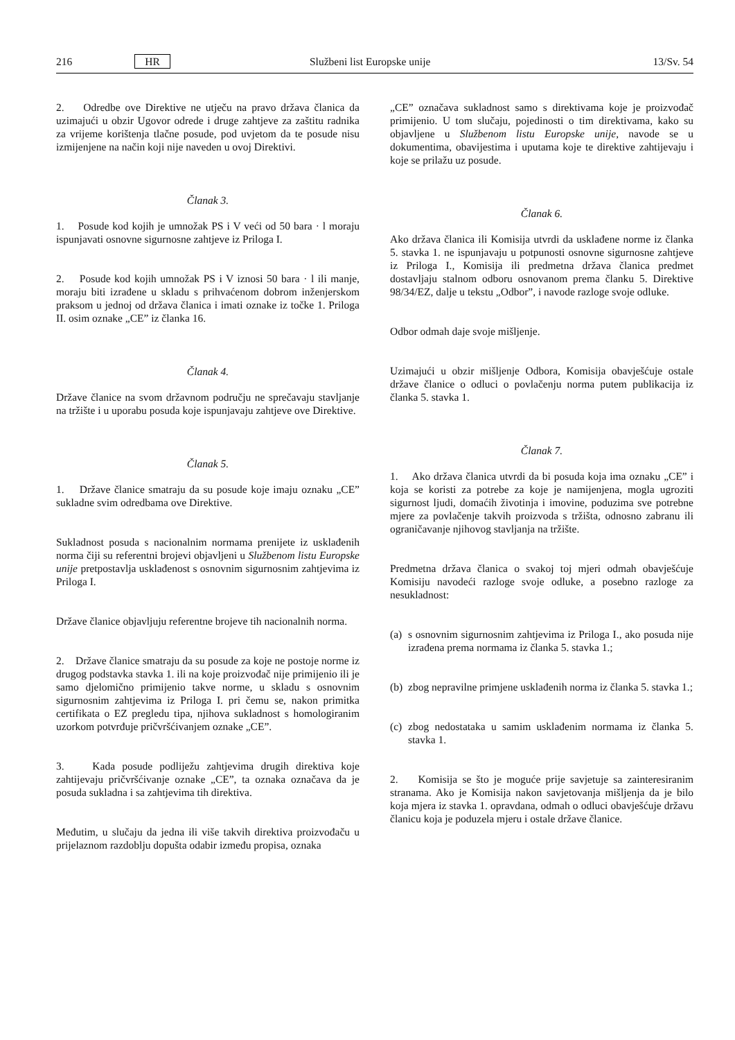216 HR Službeni list Europske unije 13/Sv. 54
2. Odredbe ove Direktive ne utječu na pravo država članica da uzimajući u obzir Ugovor odrede i druge zahtjeve za zaštitu radnika za vrijeme korištenja tlačne posude, pod uvjetom da te posude nisu izmijenjene na način koji nije naveden u ovoj Direktivi.
Članak 3.
1. Posude kod kojih je umnožak PS i V veći od 50 bara · l moraju ispunjavati osnovne sigurnosne zahtjeve iz Priloga I.
2. Posude kod kojih umnožak PS i V iznosi 50 bara · l ili manje, moraju biti izrađene u skladu s prihvaćenom dobrom inženjerskom praksom u jednoj od država članica i imati oznake iz točke 1. Priloga II. osim oznake „CE” iz članka 16.
Članak 4.
Države članice na svom državnom području ne sprečavaju stavljanje na tržište i u uporabu posuda koje ispunjavaju zahtjeve ove Direktive.
Članak 5.
1. Države članice smatraju da su posude koje imaju oznaku „CE” sukladne svim odredbama ove Direktive.
Sukladnost posuda s nacionalnim normama prenijete iz usklađenih norma čiji su referentni brojevi objavljeni u Službenom listu Europske unije pretpostavlja usklađenost s osnovnim sigurnosnim zahtjevima iz Priloga I.
Države članice objavljuju referentne brojeve tih nacionalnih norma.
2. Države članice smatraju da su posude za koje ne postoje norme iz drugog podstavka stavka 1. ili na koje proizvođač nije primijenio ili je samo djelomično primijenio takve norme, u skladu s osnovnim sigurnosnim zahtjevima iz Priloga I. pri čemu se, nakon primitka certifikata o EZ pregledu tipa, njihova sukladnost s homologiranim uzorkom potvrđuje pričvršćivanjem oznake „CE”.
3. Kada posude podliježu zahtjevima drugih direktiva koje zahtijevaju pričvršćivanje oznake „CE”, ta oznaka označava da je posuda sukladna i sa zahtjevima tih direktiva.
Međutim, u slučaju da jedna ili više takvih direktiva proizvođaču u prijelaznom razdoblju dopušta odabir između propisa, oznaka
„CE” označava sukladnost samo s direktivama koje je proizvođač primijenio. U tom slučaju, pojedinosti o tim direktivama, kako su objavljene u Službenom listu Europske unije, navode se u dokumentima, obavijestima i uputama koje te direktive zahtijevaju i koje se prilažu uz posude.
Članak 6.
Ako država članica ili Komisija utvrdi da usklađene norme iz članka 5. stavka 1. ne ispunjavaju u potpunosti osnovne sigurnosne zahtjeve iz Priloga I., Komisija ili predmetna država članica predmet dostavljaju stalnom odboru osnovanom prema članku 5. Direktive 98/34/EZ, dalje u tekstu „Odbor”, i navode razloge svoje odluke.
Odbor odmah daje svoje mišljenje.
Uzimajući u obzir mišljenje Odbora, Komisija obavješćuje ostale države članice o odluci o povlačenju norma putem publikacija iz članka 5. stavka 1.
Članak 7.
1. Ako država članica utvrdi da bi posuda koja ima oznaku „CE” i koja se koristi za potrebe za koje je namijenjena, mogla ugroziti sigurnost ljudi, domaćih životinja i imovine, poduzima sve potrebne mjere za povlačenje takvih proizvoda s tržišta, odnosno zabranu ili ograničavanje njihovog stavljanja na tržište.
Predmetna država članica o svakoj toj mjeri odmah obavješćuje Komisiju navodeći razloge svoje odluke, a posebno razloge za nesukladnost:
(a)
s osnovnim sigurnosnim zahtjevima iz Priloga I., ako posuda nije izrađena prema normama iz članka 5. stavka 1.;
(b)
zbog nepravilne primjene usklađenih norma iz članka 5. stavka 1.;
(c)
zbog nedostataka u samim usklađenim normama iz članka 5. stavka 1.
2. Komisija se što je moguće prije savjetuje sa zainteresiranim stranama. Ako je Komisija nakon savjetovanja mišljenja da je bilo koja mjera iz stavka 1. opravdana, odmah o odluci obavješćuje državu članicu koja je poduzela mjeru i ostale države članice.